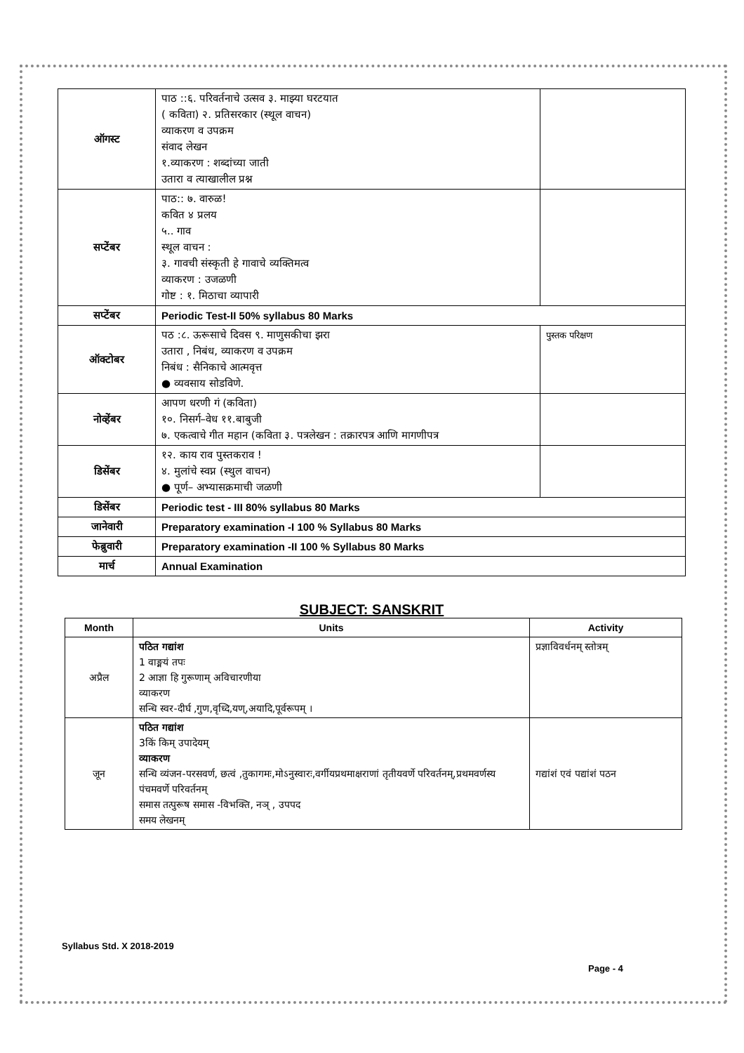| ऑगस्ट | पाठ ::६. परिवर्तनाचे उत्सव ३. माझ्या घरटयात ( कविता) २. प्रतिसरकार (स्थूल वाचन) व्याकरण व उपक्रम संवाद लेखन १.व्याकरण : शब्दांच्या जाती उतारा व त्याखालील प्रश्न | |
| सप्टेंबर | पाठ:: ७. वारुळ! कवित ४ प्रलय ५.. गाव स्थूल वाचन : ३. गावची संस्कृती हे गावाचे व्यक्तिमत्व व्याकरण : उजळणी गोष्ट : १. मिठाचा व्यापारी | |
| सप्टेंबर | Periodic Test-II 50% syllabus 80 Marks | |
| ऑक्टोबर | पठ :८. ऊरूसाचे दिवस ९. माणुसकीचा झरा उतारा , निबंध, व्याकरण व उपक्रम निबंध : सैनिकाचे आत्मवृत्त ● व्यवसाय सोडविणे. | पुस्तक परिक्षण |
| नोव्हेंबर | आपण धरणी गं (कविता) १०. निसर्ग–वेध ११.बाबुजी ७. एकत्वाचे गीत महान (कविता ३. पत्रलेखन : तक्रारपत्र आणि मागणीपत्र | |
| डिसेंबर | १२. काय राव पुस्तकराव ! ४. मुलांचे स्वप्न (स्थुल वाचन) ● पूर्ण– अभ्यासक्रमाची जळणी | |
| डिसेंबर | Periodic test - III 80% syllabus 80 Marks | |
| जानेवारी | Preparatory examination -I 100 % Syllabus 80 Marks | |
| फेब्रुवारी | Preparatory examination -II 100 % Syllabus 80 Marks | |
| मार्च | Annual Examination | |
SUBJECT: SANSKRIT
| Month | Units | Activity |
| --- | --- | --- |
| अप्रैल | पठित गद्यांश 1 वाङ्मयं तपः 2 आज्ञा हि गुरूणाम् अविचारणीया व्याकरण सन्धि स्वर-दीर्घ ,गुण,वृध्दि,यण्,अयादि,पूर्वरूपम् । | प्रज्ञाविवर्धनम् स्तोत्रम् |
| जून | पठित गद्यांश 3किं किम् उपादेयम् व्याकरण सन्धि व्यंजन-परसवर्ण, छत्वं ,तुकागमः,मोऽनुस्वारः,वर्गीयप्रथमाक्षराणां तृतीयवर्णे परिवर्तनम्,प्रथमवर्णस्य पंचमवर्णे परिवर्तनम् समास तत्पुरूष समास -विभक्ति, नञ् , उपपद समय लेखनम् | गद्यांशं एवं पद्यांशं पठन |
Syllabus Std. X 2018-2019
Page - 4